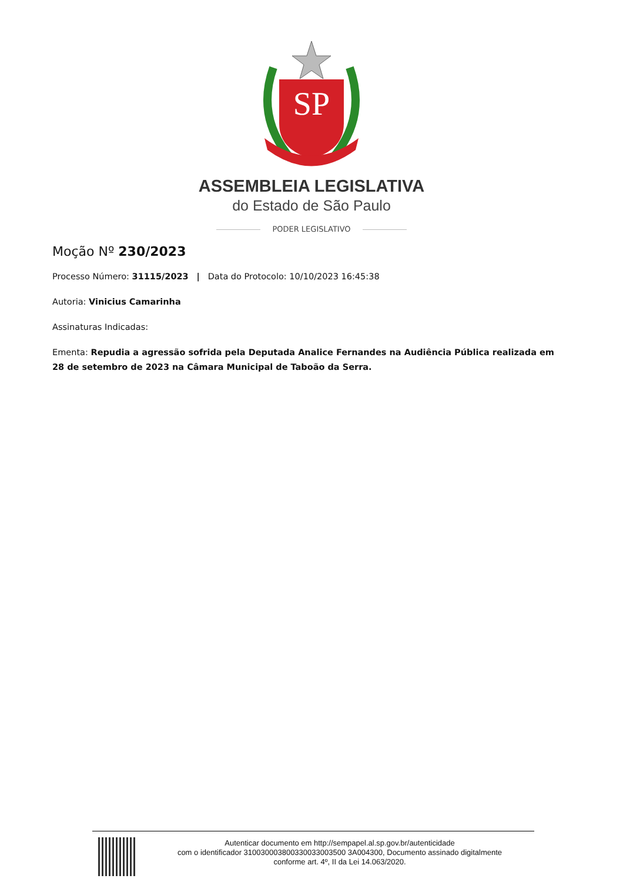SP
ASSEMBLEIA LEGISLATIVA
do Estado de São Paulo
PODER LEGISLATIVO
Moção Nº 230/2023
Processo Número: 31115/2023 | Data do Protocolo: 10/10/2023 16:45:38
Autoria: Vinicius Camarinha
Assinaturas Indicadas:
Ementa: Repudia a agressão sofrida pela Deputada Analice Fernandes na Audiência Pública realizada em 28 de setembro de 2023 na Câmara Municipal de Taboão da Serra.
Autenticar documento em http://sempapel.al.sp.gov.br/autenticidade
com o identificador 310030003800330033003500 3A004300, Documento assinado digitalmente
conforme art. 4º, II da Lei 14.063/2020.